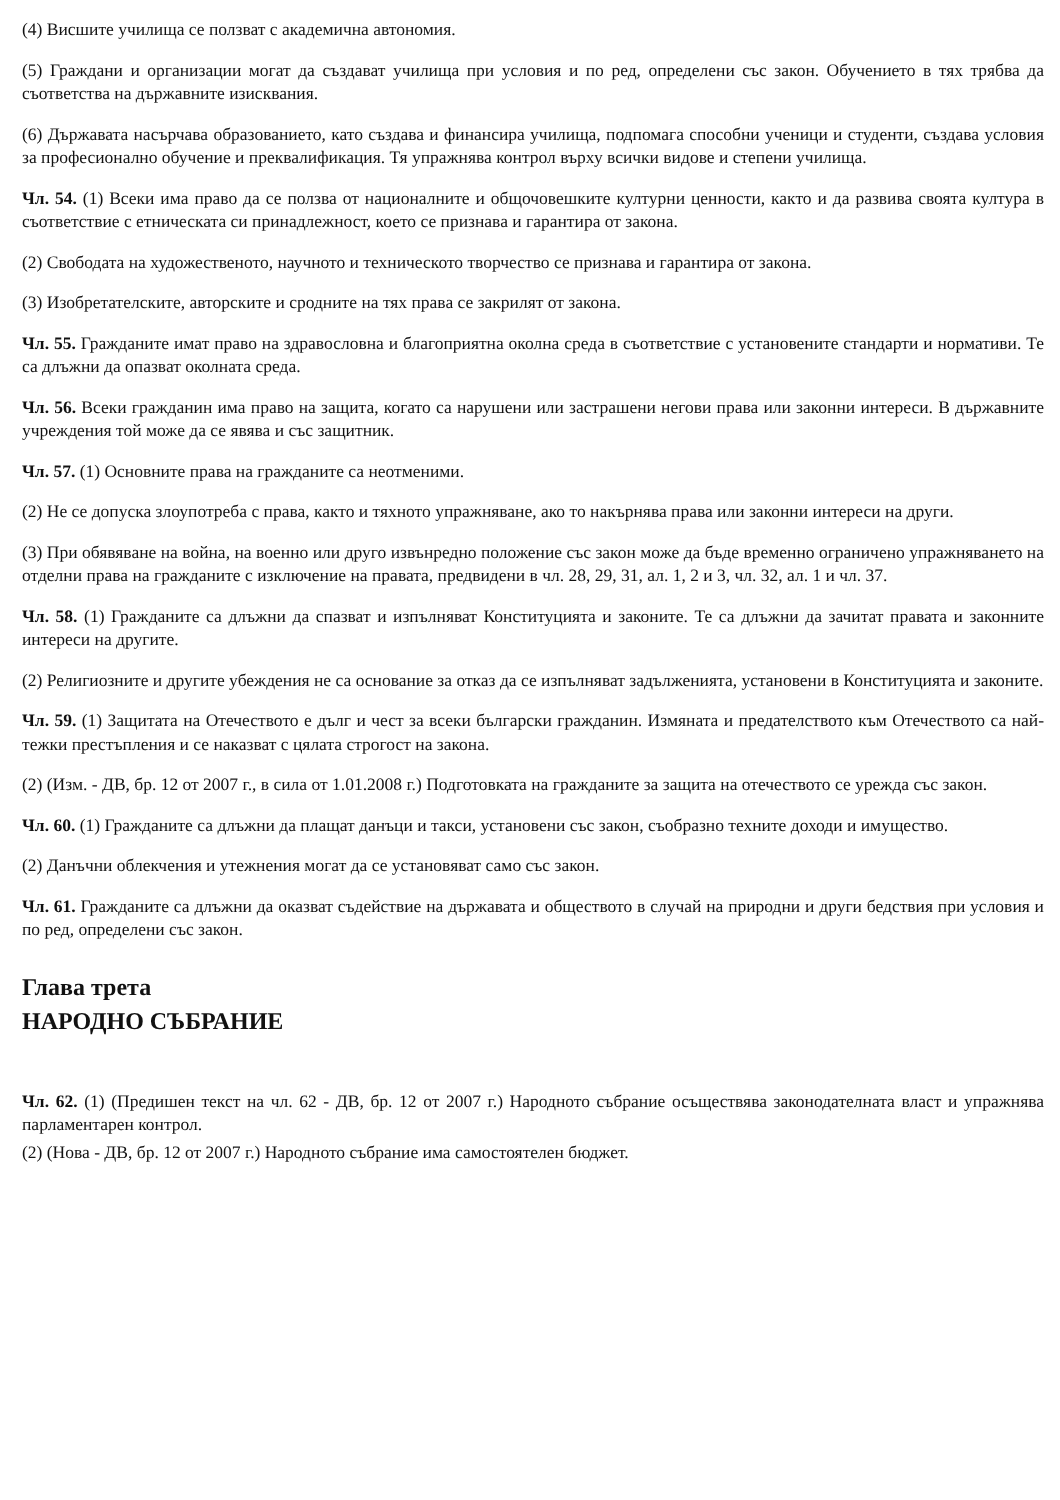(4) Висшите училища се ползват с академична автономия.
(5) Граждани и организации могат да създават училища при условия и по ред, определени със закон. Обучението в тях трябва да съответства на държавните изисквания.
(6) Държавата насърчава образованието, като създава и финансира училища, подпомага способни ученици и студенти, създава условия за професионално обучение и преквалификация. Тя упражнява контрол върху всички видове и степени училища.
Чл. 54. (1) Всеки има право да се ползва от националните и общочовешките културни ценности, както и да развива своята култура в съответствие с етническата си принадлежност, което се признава и гарантира от закона.
(2) Свободата на художественото, научното и техническото творчество се признава и гарантира от закона.
(3) Изобретателските, авторските и сродните на тях права се закрилят от закона.
Чл. 55. Гражданите имат право на здравословна и благоприятна околна среда в съответствие с установените стандарти и нормативи. Те са длъжни да опазват околната среда.
Чл. 56. Всеки гражданин има право на защита, когато са нарушени или застрашени негови права или законни интереси. В държавните учреждения той може да се явява и със защитник.
Чл. 57. (1) Основните права на гражданите са неотменими.
(2) Не се допуска злоупотреба с права, както и тяхното упражняване, ако то накърнява права или законни интереси на други.
(3) При обявяване на война, на военно или друго извънредно положение със закон може да бъде временно ограничено упражняването на отделни права на гражданите с изключение на правата, предвидени в чл. 28, 29, 31, ал. 1, 2 и 3, чл. 32, ал. 1 и чл. 37.
Чл. 58. (1) Гражданите са длъжни да спазват и изпълняват Конституцията и законите. Те са длъжни да зачитат правата и законните интереси на другите.
(2) Религиозните и другите убеждения не са основание за отказ да се изпълняват задълженията, установени в Конституцията и законите.
Чл. 59. (1) Защитата на Отечеството е дълг и чест за всеки български гражданин. Измяната и предателството към Отечеството са най-тежки престъпления и се наказват с цялата строгост на закона.
(2) (Изм. - ДВ, бр. 12 от 2007 г., в сила от 1.01.2008 г.) Подготовката на гражданите за защита на отечеството се урежда със закон.
Чл. 60. (1) Гражданите са длъжни да плащат данъци и такси, установени със закон, съобразно техните доходи и имущество.
(2) Данъчни облекчения и утежнения могат да се установяват само със закон.
Чл. 61. Гражданите са длъжни да оказват съдействие на държавата и обществото в случай на природни и други бедствия при условия и по ред, определени със закон.
Глава трета
НАРОДНО СЪБРАНИЕ
Чл. 62. (1) (Предишен текст на чл. 62 - ДВ, бр. 12 от 2007 г.) Народното събрание осъществява законодателната власт и упражнява парламентарен контрол.
(2) (Нова - ДВ, бр. 12 от 2007 г.) Народното събрание има самостоятелен бюджет.